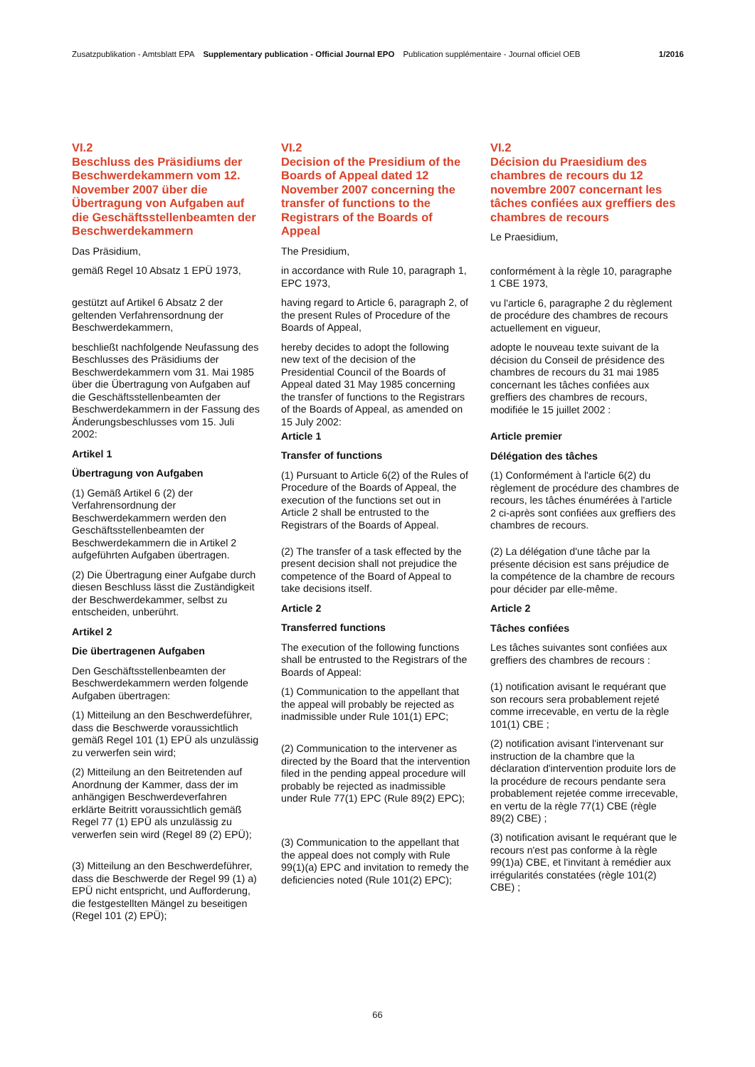Zusatzpublikation - Amtsblatt EPA Supplementary publication - Official Journal EPO Publication supplémentaire - Journal officiel OEB 1/2016
VI.2
Beschluss des Präsidiums der Beschwerdekammern vom 12. November 2007 über die Übertragung von Aufgaben auf die Geschäftsstellenbeamten der Beschwerdekammern
Das Präsidium,
gemäß Regel 10 Absatz 1 EPÜ 1973,
gestützt auf Artikel 6 Absatz 2 der geltenden Verfahrensordnung der Beschwerdekammern,
beschließt nachfolgende Neufassung des Beschlusses des Präsidiums der Beschwerdekammern vom 31. Mai 1985 über die Übertragung von Aufgaben auf die Geschäftsstellenbeamten der Beschwerdekammern in der Fassung des Änderungsbeschlusses vom 15. Juli 2002:
Artikel 1
Übertragung von Aufgaben
(1) Gemäß Artikel 6 (2) der Verfahrensordnung der Beschwerdekammern werden den Geschäftsstellenbeamten der Beschwerdekammern die in Artikel 2 aufgeführten Aufgaben übertragen.
(2) Die Übertragung einer Aufgabe durch diesen Beschluss lässt die Zuständigkeit der Beschwerdekammer, selbst zu entscheiden, unberührt.
Artikel 2
Die übertragenen Aufgaben
Den Geschäftsstellenbeamten der Beschwerdekammern werden folgende Aufgaben übertragen:
(1) Mitteilung an den Beschwerdeführer, dass die Beschwerde voraussichtlich gemäß Regel 101 (1) EPÜ als unzulässig zu verwerfen sein wird;
(2) Mitteilung an den Beitretenden auf Anordnung der Kammer, dass der im anhängigen Beschwerdeverfahren erklärte Beitritt voraussichtlich gemäß Regel 77 (1) EPÜ als unzulässig zu verwerfen sein wird (Regel 89 (2) EPÜ);
(3) Mitteilung an den Beschwerdeführer, dass die Beschwerde der Regel 99 (1) a) EPÜ nicht entspricht, und Aufforderung, die festgestellten Mängel zu beseitigen (Regel 101 (2) EPÜ);
VI.2
Decision of the Presidium of the Boards of Appeal dated 12 November 2007 concerning the transfer of functions to the Registrars of the Boards of Appeal
The Presidium,
in accordance with Rule 10, paragraph 1, EPC 1973,
having regard to Article 6, paragraph 2, of the present Rules of Procedure of the Boards of Appeal,
hereby decides to adopt the following new text of the decision of the Presidential Council of the Boards of Appeal dated 31 May 1985 concerning the transfer of functions to the Registrars of the Boards of Appeal, as amended on 15 July 2002:
Article 1
Transfer of functions
(1) Pursuant to Article 6(2) of the Rules of Procedure of the Boards of Appeal, the execution of the functions set out in Article 2 shall be entrusted to the Registrars of the Boards of Appeal.
(2) The transfer of a task effected by the present decision shall not prejudice the competence of the Board of Appeal to take decisions itself.
Article 2
Transferred functions
The execution of the following functions shall be entrusted to the Registrars of the Boards of Appeal:
(1) Communication to the appellant that the appeal will probably be rejected as inadmissible under Rule 101(1) EPC;
(2) Communication to the intervener as directed by the Board that the intervention filed in the pending appeal procedure will probably be rejected as inadmissible under Rule 77(1) EPC (Rule 89(2) EPC);
(3) Communication to the appellant that the appeal does not comply with Rule 99(1)(a) EPC and invitation to remedy the deficiencies noted (Rule 101(2) EPC);
VI.2
Décision du Praesidium des chambres de recours du 12 novembre 2007 concernant les tâches confiées aux greffiers des chambres de recours
Le Praesidium,
conformément à la règle 10, paragraphe 1 CBE 1973,
vu l'article 6, paragraphe 2 du règlement de procédure des chambres de recours actuellement en vigueur,
adopte le nouveau texte suivant de la décision du Conseil de présidence des chambres de recours du 31 mai 1985 concernant les tâches confiées aux greffiers des chambres de recours, modifiée le 15 juillet 2002 :
Article premier
Délégation des tâches
(1) Conformément à l'article 6(2) du règlement de procédure des chambres de recours, les tâches énumérées à l'article 2 ci-après sont confiées aux greffiers des chambres de recours.
(2) La délégation d'une tâche par la présente décision est sans préjudice de la compétence de la chambre de recours pour décider par elle-même.
Article 2
Tâches confiées
Les tâches suivantes sont confiées aux greffiers des chambres de recours :
(1) notification avisant le requérant que son recours sera probablement rejeté comme irrecevable, en vertu de la règle 101(1) CBE ;
(2) notification avisant l'intervenant sur instruction de la chambre que la déclaration d'intervention produite lors de la procédure de recours pendante sera probablement rejetée comme irrecevable, en vertu de la règle 77(1) CBE (règle 89(2) CBE) ;
(3) notification avisant le requérant que le recours n'est pas conforme à la règle 99(1)a) CBE, et l'invitant à remédier aux irrégularités constatées (règle 101(2) CBE) ;
66